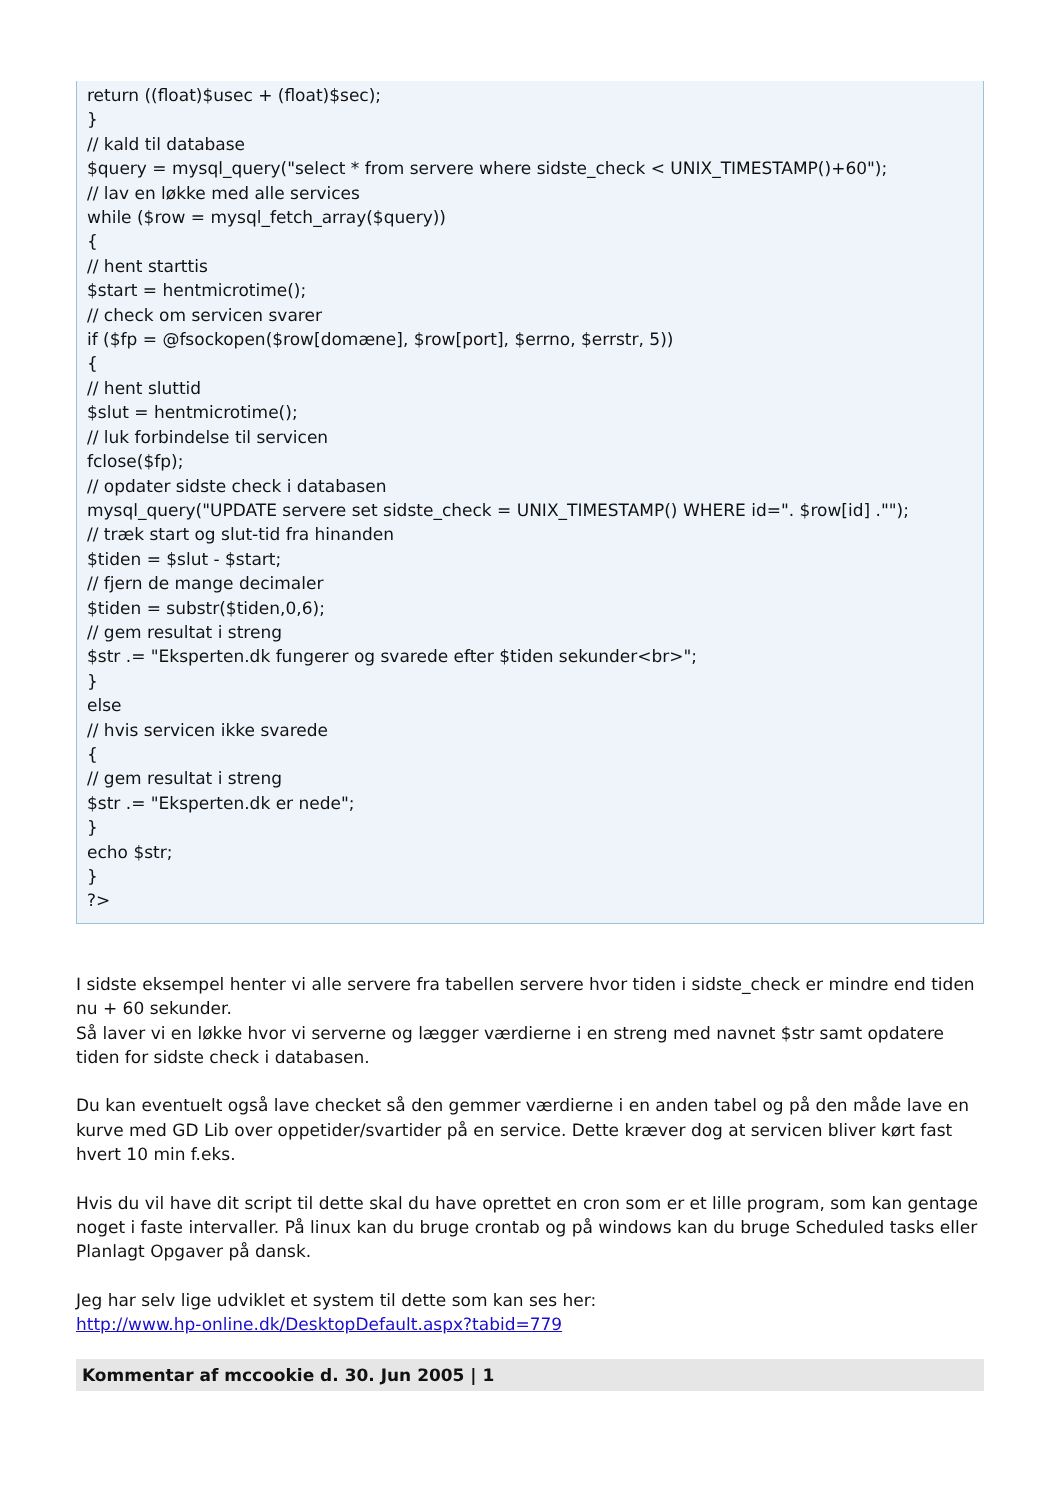return ((float)$usec + (float)$sec);
}
// kald til database
$query = mysql_query("select * from servere where sidste_check < UNIX_TIMESTAMP()+60");
// lav en løkke med alle services
while ($row = mysql_fetch_array($query))
{
// hent starttis
$start = hentmicrotime();
// check om servicen svarer
if ($fp = @fsockopen($row[domæne], $row[port], $errno, $errstr, 5))
{
// hent sluttid
$slut = hentmicrotime();
// luk forbindelse til servicen
fclose($fp);
// opdater sidste check i databasen
mysql_query("UPDATE servere set sidste_check = UNIX_TIMESTAMP() WHERE id=". $row[id] ."");
// træk start og slut-tid fra hinanden
$tiden = $slut - $start;
// fjern de mange decimaler
$tiden = substr($tiden,0,6);
// gem resultat i streng
$str .= "Eksperten.dk fungerer og svarede efter $tiden sekunder<br>";
}
else
// hvis servicen ikke svarede
{
// gem resultat i streng
$str .= "Eksperten.dk er nede";
}
echo $str;
}
?>
I sidste eksempel henter vi alle servere fra tabellen servere hvor tiden i sidste_check er mindre end tiden nu + 60 sekunder.
Så laver vi en løkke hvor vi serverne og lægger værdierne i en streng med navnet $str samt opdatere tiden for sidste check i databasen.
Du kan eventuelt også lave checket så den gemmer værdierne i en anden tabel og på den måde lave en kurve med GD Lib over oppetider/svartider på en service. Dette kræver dog at servicen bliver kørt fast hvert 10 min f.eks.
Hvis du vil have dit script til dette skal du have oprettet en cron som er et lille program, som kan gentage noget i faste intervaller. På linux kan du bruge crontab og på windows kan du bruge Scheduled tasks eller Planlagt Opgaver på dansk.
Jeg har selv lige udviklet et system til dette som kan ses her:
http://www.hp-online.dk/DesktopDefault.aspx?tabid=779
Kommentar af mccookie d. 30. Jun 2005 | 1